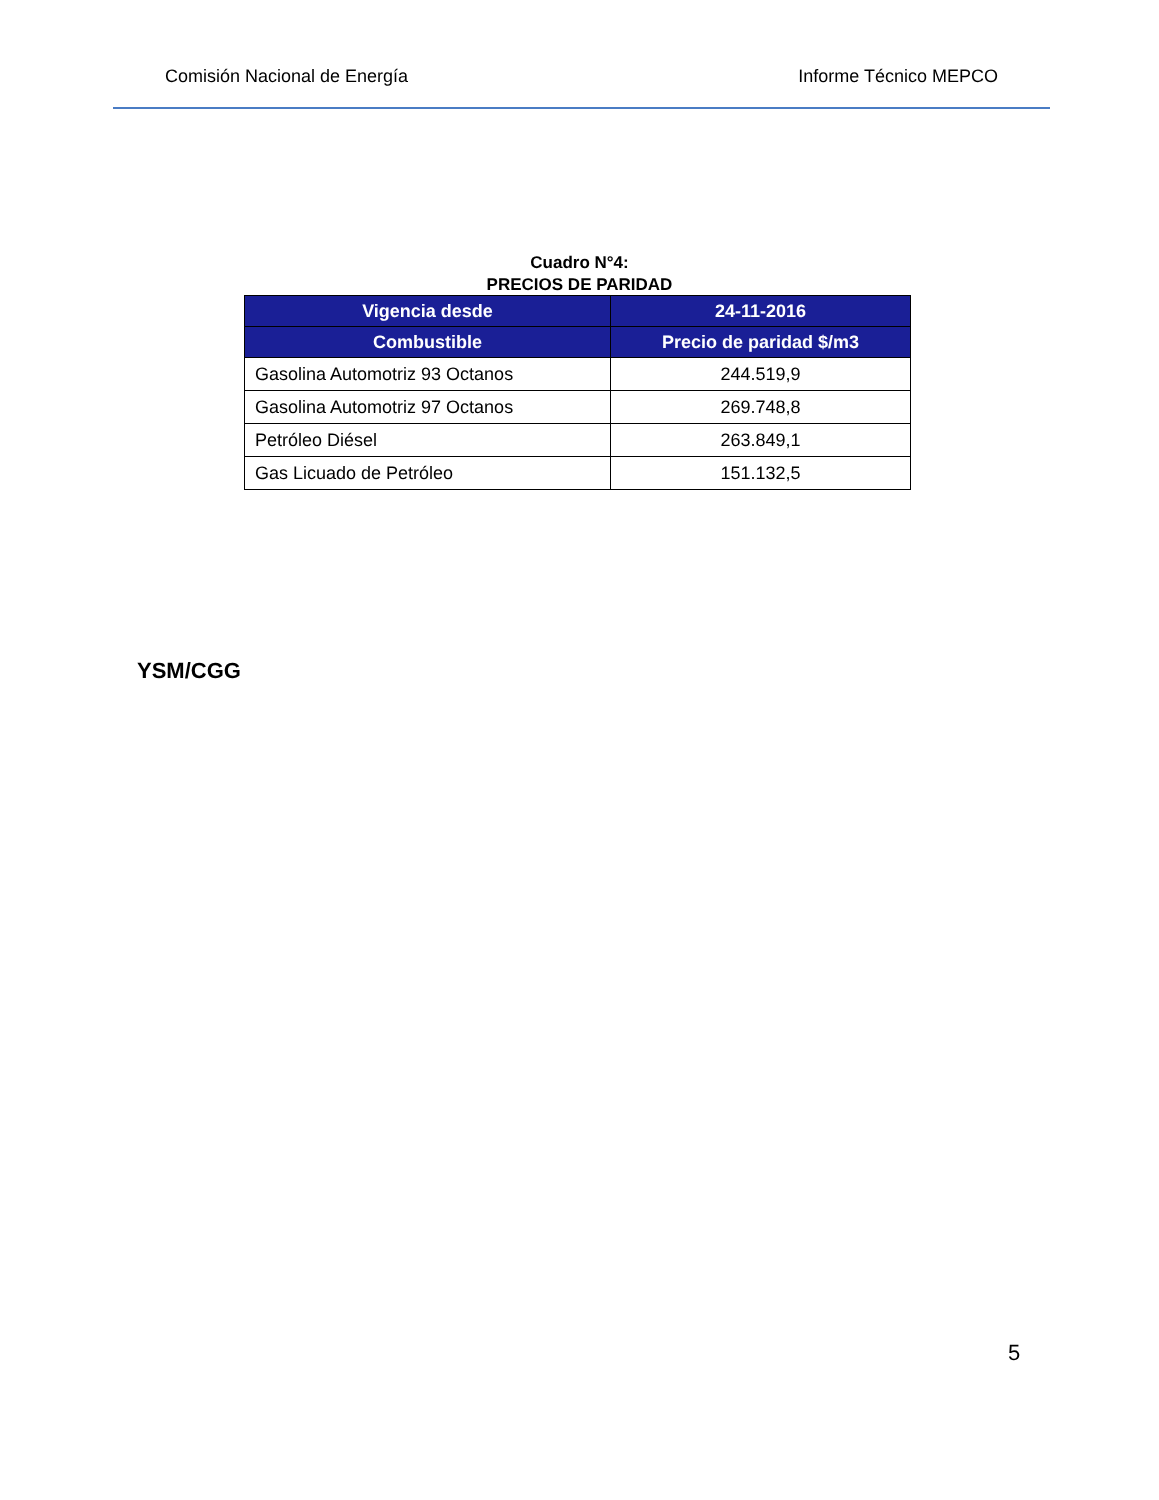Comisión Nacional de Energía Informe Técnico MEPCO
Cuadro N°4:
PRECIOS DE PARIDAD
| Vigencia desde | 24-11-2016 |
| --- | --- |
| Combustible | Precio de paridad $/m3 |
| Gasolina Automotriz 93 Octanos | 244.519,9 |
| Gasolina Automotriz 97 Octanos | 269.748,8 |
| Petróleo Diésel | 263.849,1 |
| Gas Licuado de Petróleo | 151.132,5 |
YSM/CGG
5